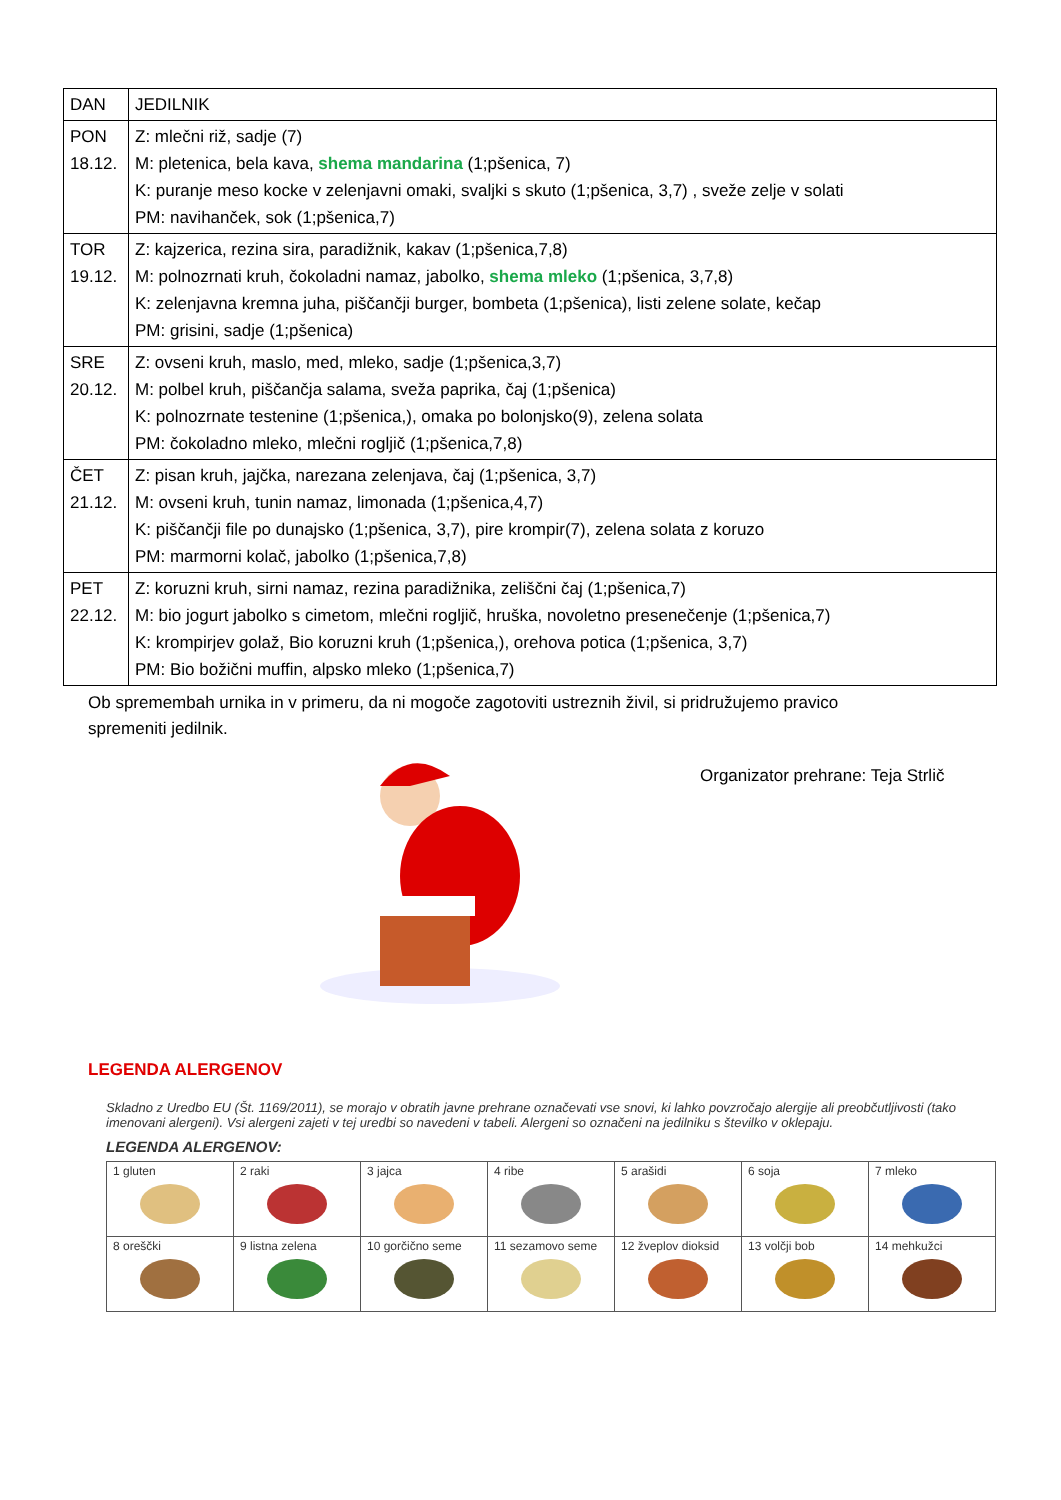| DAN | JEDILNIK |
| --- | --- |
| PON 18.12. | Z: mlečni riž, sadje (7) M: pletenica, bela kava, shema mandarina (1;pšenica, 7) K: puranje meso kocke v zelenjavni omaki, svaljki s skuto (1;pšenica, 3,7) , sveže zelje v solati PM: navihanček, sok (1;pšenica,7) |
| TOR 19.12. | Z: kajzerica, rezina sira, paradižnik, kakav (1;pšenica,7,8) M: polnozrnati kruh, čokoladni namaz, jabolko, shema mleko (1;pšenica, 3,7,8) K: zelenjavna kremna juha, piščančji burger, bombeta (1;pšenica), listi zelene solate, kečap PM: grisini, sadje (1;pšenica) |
| SRE 20.12. | Z: ovseni kruh, maslo, med, mleko, sadje (1;pšenica,3,7) M: polbel kruh, piščančja salama, sveža paprika, čaj (1;pšenica) K: polnozrnate testenine (1;pšenica,), omaka po bolonjsko(9), zelena solata PM: čokoladno mleko, mlečni rogljič (1;pšenica,7,8) |
| ČET 21.12. | Z: pisan kruh, jajčka, narezana zelenjava, čaj (1;pšenica, 3,7) M: ovseni kruh, tunin namaz, limonada (1;pšenica,4,7) K: piščančji file po dunajsko (1;pšenica, 3,7), pire krompir(7), zelena solata z koruzo PM: marmorni kolač, jabolko (1;pšenica,7,8) |
| PET 22.12. | Z: koruzni kruh, sirni namaz, rezina paradižnika, zeliščni čaj (1;pšenica,7) M: bio jogurt jabolko s cimetom, mlečni rogljič, hruška, novoletno presenečenje (1;pšenica,7) K: krompirjev golaž, Bio koruzni kruh (1;pšenica,), orehova potica (1;pšenica, 3,7) PM: Bio božični muffin, alpsko mleko (1;pšenica,7) |
Ob spremembah urnika in v primeru, da ni mogoče zagotoviti ustreznih živil, si pridružujemo pravico spremeniti jedilnik.
Organizator prehrane: Teja Strlič
LEGENDA ALERGENOV
Skladno z Uredbo EU (Št. 1169/2011), se morajo v obratih javne prehrane označevati vse snovi, ki lahko povzročajo alergije ali preobčutljivosti (tako imenovani alergeni). Vsi alergeni zajeti v tej uredbi so navedeni v tabeli. Alergeni so označeni na jedilniku s številko v oklepaju.
LEGENDA ALERGENOV:
| 1 gluten | 2 raki | 3 jajca | 4 ribe | 5 arašidi | 6 soja | 7 mleko |
| 8 oreščki | 9 listna zelena | 10 gorčično seme | 11 sezamovo seme | 12 žveplov dioksid | 13 volčji bob | 14 mehkužci |